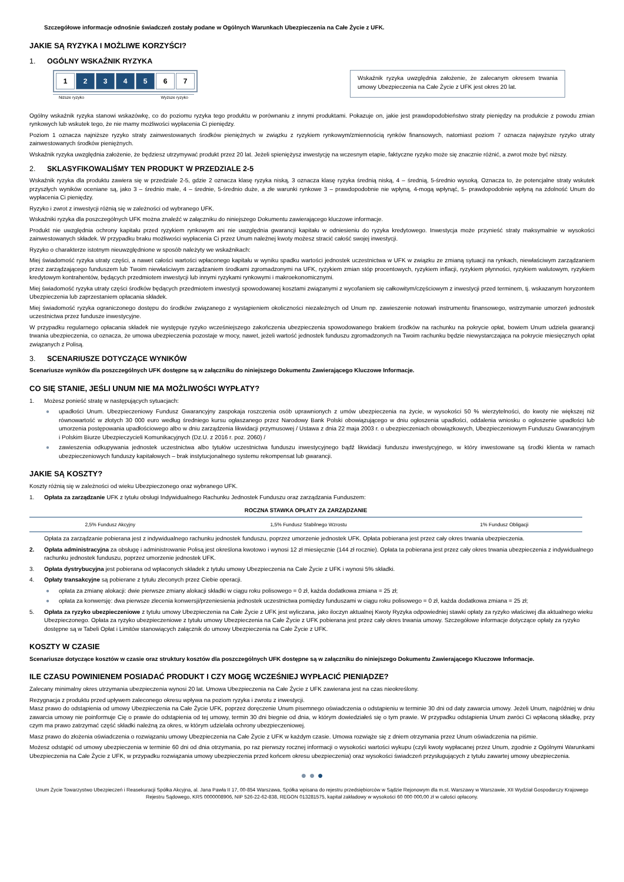Szczegółowe informacje odnośnie świadczeń zostały podane w Ogólnych Warunkach Ubezpieczenia na Całe Życie z UFK.
JAKIE SĄ RYZYKA I MOŻLIWE KORZYŚCI?
1. OGÓLNY WSKAŹNIK RYZYKA
1 2 3 4 5 6 7
Niższe ryzyko Wyższe ryzyko
Wskaźnik ryzyka uwzględnia założenie, że zalecanym okresem trwania umowy Ubezpieczenia na Całe Życie z UFK jest okres 20 lat.
Ogólny wskaźnik ryzyka stanowi wskazówkę, co do poziomu ryzyka tego produktu w porównaniu z innymi produktami. Pokazuje on, jakie jest prawdopodobieństwo straty pieniędzy na produkcie z powodu zmian rynkowych lub wskutek tego, że nie mamy możliwości wypłacenia Ci pieniędzy.
Poziom 1 oznacza najniższe ryzyko straty zainwestowanych środków pieniężnych w związku z ryzykiem rynkowym/zmiennością rynków finansowych, natomiast poziom 7 oznacza najwyższe ryzyko utraty zainwestowanych środków pieniężnych.
Wskaźnik ryzyka uwzględnia założenie, że będziesz utrzymywać produkt przez 20 lat. Jeżeli spieniężysz inwestycję na wczesnym etapie, faktyczne ryzyko może się znacznie różnić, a zwrot może być niższy.
2. SKLASYFIKOWALIŚMY TEN PRODUKT W PRZEDZIALE 2-5
Wskaźnik ryzyka dla produktu zawiera się w przedziale 2-5, gdzie 2 oznacza klasę ryzyka niską, 3 oznacza klasę ryzyka średnią niską, 4 – średnią, 5-średnio wysoką. Oznacza to, że potencjalne straty wskutek przyszłych wyników oceniane są, jako 3 – średnio małe, 4 – średnie, 5-średnio duże, a złe warunki rynkowe 3 – prawdopodobnie nie wpłyną, 4-mogą wpłynąć, 5- prawdopodobnie wpłyną na zdolność Unum do wypłacenia Ci pieniędzy.
Ryzyko i zwrot z inwestycji różnią się w zależności od wybranego UFK.
Wskaźniki ryzyka dla poszczególnych UFK można znaleźć w załączniku do niniejszego Dokumentu zawierającego kluczowe informacje.
Produkt nie uwzględnia ochrony kapitału przed ryzykiem rynkowym ani nie uwzględnia gwarancji kapitału w odniesieniu do ryzyka kredytowego. Inwestycja może przynieść straty maksymalnie w wysokości zainwestowanych składek. W przypadku braku możliwości wypłacenia Ci przez Unum należnej kwoty możesz stracić całość swojej inwestycji.
Ryzyko o charakterze istotnym nieuwzględnione w sposób należyty we wskaźnikach:
Miej świadomość ryzyka utraty części, a nawet całości wartości wpłaconego kapitału w wyniku spadku wartości jednostek uczestnictwa w UFK w związku ze zmianą sytuacji na rynkach, niewłaściwym zarządzaniem przez zarządzającego funduszem lub Twoim niewłaściwym zarządzaniem środkami zgromadzonymi na UFK, ryzykiem zmian stóp procentowych, ryzykiem inflacji, ryzykiem płynności, ryzykiem walutowym, ryzykiem kredytowym kontrahentów, będących przedmiotem inwestycji lub innymi ryzykami rynkowymi i makroekonomicznymi.
Miej świadomość ryzyka utraty części środków będących przedmiotem inwestycji spowodowanej kosztami związanymi z wycofaniem się całkowitym/częściowym z inwestycji przed terminem, tj. wskazanym horyzontem Ubezpieczenia lub zaprzestaniem opłacania składek.
Miej świadomość ryzyka ograniczonego dostępu do środków związanego z wystąpieniem okoliczności niezależnych od Unum np. zawieszenie notowań instrumentu finansowego, wstrzymanie umorzeń jednostek uczestnictwa przez fundusze inwestycyjne.
W przypadku regularnego opłacania składek nie występuje ryzyko wcześniejszego zakończenia ubezpieczenia spowodowanego brakiem środków na rachunku na pokrycie opłat, bowiem Unum udziela gwarancji trwania ubezpieczenia, co oznacza, że umowa ubezpieczenia pozostaje w mocy, nawet, jeżeli wartość jednostek funduszu zgromadzonych na Twoim rachunku będzie niewystarczająca na pokrycie miesięcznych opłat związanych z Polisą.
3. SCENARIUSZE DOTYCZĄCE WYNIKÓW
Scenariusze wyników dla poszczególnych UFK dostępne są w załączniku do niniejszego Dokumentu Zawierającego Kluczowe Informacje.
CO SIĘ STANIE, JEŚLI UNUM NIE MA MOŻLIWOŚCI WYPŁATY?
1. Możesz ponieść stratę w następujących sytuacjach:
● upadłości Unum. Ubezpieczeniowy Fundusz Gwarancyjny zaspokaja roszczenia osób uprawnionych z umów ubezpieczenia na życie, w wysokości 50 % wierzytelności, do kwoty nie większej niż równowartość w złotych 30 000 euro według średniego kursu ogłaszanego przez Narodowy Bank Polski obowiązującego w dniu ogłoszenia upadłości, oddalenia wniosku o ogłoszenie upadłości lub umorzenia postępowania upadłościowego albo w dniu zarządzenia likwidacji przymusowej / Ustawa z dnia 22 maja 2003 r. o ubezpieczeniach obowiązkowych, Ubezpieczeniowym Funduszu Gwarancyjnym i Polskim Biurze Ubezpieczycieli Komunikacyjnych (Dz.U. z 2016 r. poz. 2060) /
● zawieszenia odkupywania jednostek uczestnictwa albo tytułów uczestnictwa funduszu inwestycyjnego bądź likwidacji funduszu inwestycyjnego, w który inwestowane są środki klienta w ramach ubezpieczeniowych funduszy kapitałowych – brak instytucjonalnego systemu rekompensat lub gwarancji.
JAKIE SĄ KOSZTY?
Koszty różnią się w zależności od wieku Ubezpieczonego oraz wybranego UFK.
1. Opłata za zarządzanie UFK z tytułu obsługi Indywidualnego Rachunku Jednostek Funduszu oraz zarządzania Funduszem:
| ROCZNA STAWKA OPŁATY ZA ZARZĄDZANIE | | |
| --- | --- | --- |
| 2,5% Fundusz Akcyjny | 1,5% Fundusz Stabilnego Wzrostu | 1% Fundusz Obligacji |
Opłata za zarządzanie pobierana jest z indywidualnego rachunku jednostek funduszu, poprzez umorzenie jednostek UFK. Opłata pobierana jest przez cały okres trwania ubezpieczenia.
2. Opłata administracyjna za obsługę i administrowanie Polisą jest określona kwotowo i wynosi 12 zł miesięcznie (144 zł rocznie). Opłata ta pobierana jest przez cały okres trwania ubezpieczenia z indywidualnego rachunku jednostek funduszu, poprzez umorzenie jednostek UFK.
3. Opłata dystrybucyjna jest pobierana od wpłaconych składek z tytułu umowy Ubezpieczenia na Całe Życie z UFK i wynosi 5% składki.
4. Opłaty transakcyjne są pobierane z tytułu zleconych przez Ciebie operacji.
● opłata za zmianę alokacji: dwie pierwsze zmiany alokacji składki w ciągu roku polisowego = 0 zł, każda dodatkowa zmiana = 25 zł;
● opłata za konwersję: dwa pierwsze zlecenia konwersji/przeniesienia jednostek uczestnictwa pomiędzy funduszami w ciągu roku polisowego = 0 zł, każda dodatkowa zmiana = 25 zł;
5. Opłata za ryzyko ubezpieczeniowe z tytułu umowy Ubezpieczenia na Całe Życie z UFK jest wyliczana, jako iloczyn aktualnej Kwoty Ryzyka odpowiedniej stawki opłaty za ryzyko właściwej dla aktualnego wieku Ubezpieczonego. Opłata za ryzyko ubezpieczeniowe z tytułu umowy Ubezpieczenia na Całe Życie z UFK pobierana jest przez cały okres trwania umowy. Szczegółowe informacje dotyczące opłaty za ryzyko dostępne są w Tabeli Opłat i Limitów stanowiących załącznik do umowy Ubezpieczenia na Całe Życie z UFK.
KOSZTY W CZASIE
Scenariusze dotyczące kosztów w czasie oraz struktury kosztów dla poszczególnych UFK dostępne są w załączniku do niniejszego Dokumentu Zawierającego Kluczowe Informacje.
ILE CZASU POWINIENEM POSIADAĆ PRODUKT I CZY MOGĘ WCZEŚNIEJ WYPŁACIĆ PIENIĄDZE?
Zalecany minimalny okres utrzymania ubezpieczenia wynosi 20 lat. Umowa Ubezpieczenia na Całe Życie z UFK zawierana jest na czas nieokreślony.
Rezygnacja z produktu przed upływem zaleconego okresu wpływa na poziom ryzyka i zwrotu z inwestycji.
Masz prawo do odstąpienia od umowy Ubezpieczenia na Całe Życie UFK, poprzez doręczenie Unum pisemnego oświadczenia o odstąpieniu w terminie 30 dni od daty zawarcia umowy. Jeżeli Unum, najpóźniej w dniu zawarcia umowy nie poinformuje Cię o prawie do odstąpienia od tej umowy, termin 30 dni biegnie od dnia, w którym dowiedziałeś się o tym prawie. W przypadku odstąpienia Unum zwróci Ci wpłaconą składkę, przy czym ma prawo zatrzymać część składki należną za okres, w którym udzielała ochrony ubezpieczeniowej.
Masz prawo do złożenia oświadczenia o rozwiązaniu umowy Ubezpieczenia na Całe Życie z UFK w każdym czasie. Umowa rozwiąże się z dniem otrzymania przez Unum oświadczenia na piśmie.
Możesz odstąpić od umowy ubezpieczenia w terminie 60 dni od dnia otrzymania, po raz pierwszy rocznej informacji o wysokości wartości wykupu (czyli kwoty wypłacanej przez Unum, zgodnie z Ogólnymi Warunkami Ubezpieczenia na Całe Życie z UFK, w przypadku rozwiązania umowy ubezpieczenia przed końcem okresu ubezpieczenia) oraz wysokości świadczeń przysługujących z tytułu zawartej umowy ubezpieczenia.
● ● ●
Unum Życie Towarzystwo Ubezpieczeń i Reasekuracji Spółka Akcyjna, al. Jana Pawła II 17, 00-854 Warszawa, Spółka wpisana do rejestru przedsiębiorców w Sądzie Rejonowym dla m.st. Warszawy w Warszawie, XII Wydział Gospodarczy Krajowego Rejestru Sądowego, KRS 0000008906, NIP 526-22-62-838, REGON 013281575, kapitał zakładowy w wysokości 60 000 000,00 zł w całości opłacony.